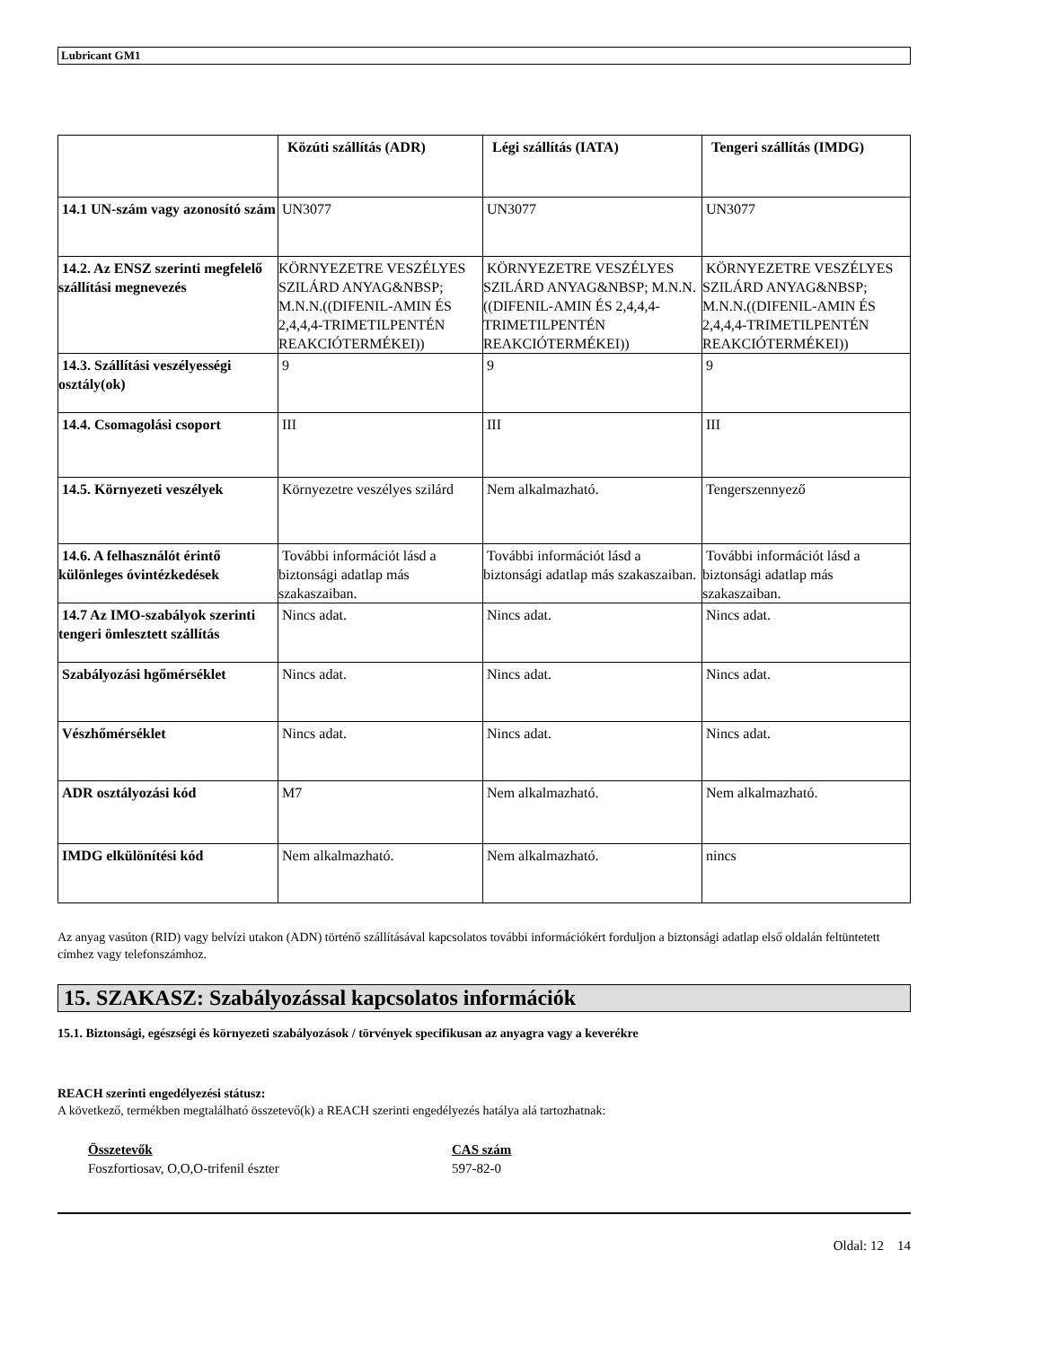Lubricant GM1
| | Közúti szállítás (ADR) | Légi szállítás (IATA) | Tengeri szállítás (IMDG) |
| --- | --- | --- | --- |
| 14.1 UN-szám vagy azonosító szám | UN3077 | UN3077 | UN3077 |
| 14.2. Az ENSZ szerinti megfelelő szállítási megnevezés | KÖRNYEZETRE VESZÉLYES SZILÁRD ANYAG&NBSP; M.N.N.((DIFENIL-AMIN ÉS 2,4,4,4-TRIMETILPENTÉN REAKCIÓTERMÉKEI)) | KÖRNYEZETRE VESZÉLYES SZILÁRD ANYAG&NBSP; M.N.N.((DIFENIL-AMIN ÉS 2,4,4,4-TRIMETILPENTÉN REAKCIÓTERMÉKEI)) | KÖRNYEZETRE VESZÉLYES SZILÁRD ANYAG&NBSP; M.N.N.((DIFENIL-AMIN ÉS 2,4,4,4-TRIMETILPENTÉN REAKCIÓTERMÉKEI)) |
| 14.3. Szállítási veszélyességi osztály(ok) | 9 | 9 | 9 |
| 14.4. Csomagolási csoport | III | III | III |
| 14.5. Környezeti veszélyek | Környezetre veszélyes szilárd | Nem alkalmazható. | Tengerszennyező |
| 14.6. A felhasználót érintő különleges óvintézkedések | További információt lásd a biztonsági adatlap más szakaszaiban. | További információt lásd a biztonsági adatlap más szakaszaiban. | További információt lásd a biztonsági adatlap más szakaszaiban. |
| 14.7 Az IMO-szabályok szerinti tengeri ömlesztett szállítás | Nincs adat. | Nincs adat. | Nincs adat. |
| Szabályozási hgőmérséklet | Nincs adat. | Nincs adat. | Nincs adat. |
| Vészhőmérséklet | Nincs adat. | Nincs adat. | Nincs adat. |
| ADR osztályozási kód | M7 | Nem alkalmazható. | Nem alkalmazható. |
| IMDG elkülönítési kód | Nem alkalmazható. | Nem alkalmazható. | nincs |
Az anyag vasúton (RID) vagy belvízi utakon (ADN) történő szállításával kapcsolatos további információkért forduljon a biztonsági adatlap első oldalán feltüntetett címhez vagy telefonszámhoz.
15. SZAKASZ: Szabályozással kapcsolatos információk
15.1. Biztonsági, egészségi és környezeti szabályozások / törvények specifikusan az anyagra vagy a keverékre
REACH szerinti engedélyezési státusz:
A következő, termékben megtalálható összetevő(k) a REACH szerinti engedélyezés hatálya alá tartozhatnak:
Összetevők
Foszfortiosav, O,O,O-trifenil észter
CAS szám
597-82-0
Oldal: 12 14